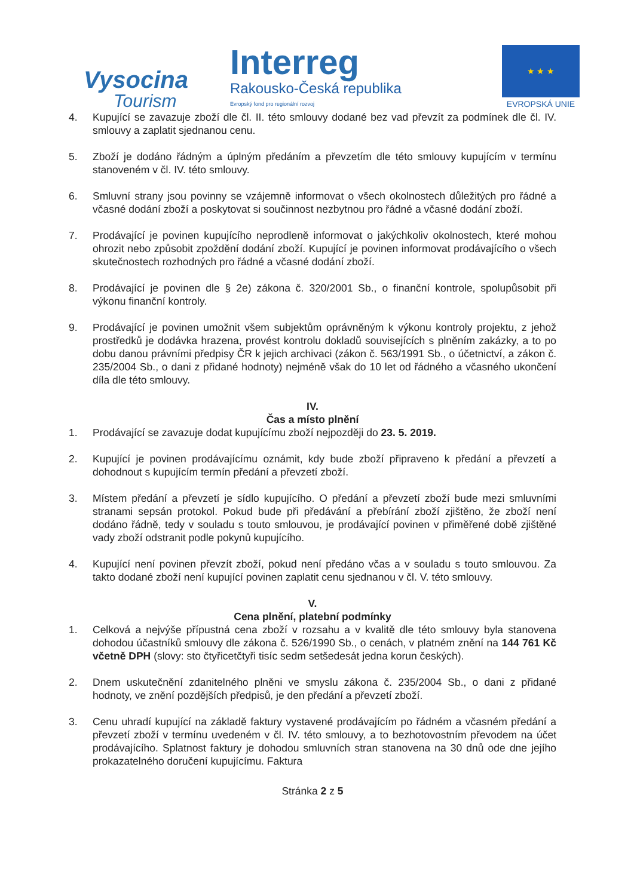Vysocina
Tourism
Interreg
Rakousko-Česká republika
Evropský fond pro regionální rozvoj
★ ★ ★
EVROPSKÁ UNIE
4. Kupující se zavazuje zboží dle čl. II. této smlouvy dodané bez vad převzít za podmínek dle čl. IV. smlouvy a zaplatit sjednanou cenu.
5. Zboží je dodáno řádným a úplným předáním a převzetím dle této smlouvy kupujícím v termínu stanoveném v čl. IV. této smlouvy.
6. Smluvní strany jsou povinny se vzájemně informovat o všech okolnostech důležitých pro řádné a včasné dodání zboží a poskytovat si součinnost nezbytnou pro řádné a včasné dodání zboží.
7. Prodávající je povinen kupujícího neprodleně informovat o jakýchkoliv okolnostech, které mohou ohrozit nebo způsobit zpoždění dodání zboží. Kupující je povinen informovat prodávajícího o všech skutečnostech rozhodných pro řádné a včasné dodání zboží.
8. Prodávající je povinen dle § 2e) zákona č. 320/2001 Sb., o finanční kontrole, spolupůsobit při výkonu finanční kontroly.
9. Prodávající je povinen umožnit všem subjektům oprávněným k výkonu kontroly projektu, z jehož prostředků je dodávka hrazena, provést kontrolu dokladů souvisejících s plněním zakázky, a to po dobu danou právními předpisy ČR k jejich archivaci (zákon č. 563/1991 Sb., o účetnictví, a zákon č. 235/2004 Sb., o dani z přidané hodnoty) nejméně však do 10 let od řádného a včasného ukončení díla dle této smlouvy.
IV.
Čas a místo plnění
1. Prodávající se zavazuje dodat kupujícímu zboží nejpozději do 23. 5. 2019.
2. Kupující je povinen prodávajícímu oznámit, kdy bude zboží připraveno k předání a převzetí a dohodnout s kupujícím termín předání a převzetí zboží.
3. Místem předání a převzetí je sídlo kupujícího. O předání a převzetí zboží bude mezi smluvními stranami sepsán protokol. Pokud bude při předávání a přebírání zboží zjištěno, že zboží není dodáno řádně, tedy v souladu s touto smlouvou, je prodávající povinen v přiměřené době zjištěné vady zboží odstranit podle pokynů kupujícího.
4. Kupující není povinen převzít zboží, pokud není předáno včas a v souladu s touto smlouvou. Za takto dodané zboží není kupující povinen zaplatit cenu sjednanou v čl. V. této smlouvy.
V.
Cena plnění, platební podmínky
1. Celková a nejvýše přípustná cena zboží v rozsahu a v kvalitě dle této smlouvy byla stanovena dohodou účastníků smlouvy dle zákona č. 526/1990 Sb., o cenách, v platném znění na 144 761 Kč včetně DPH (slovy: sto čtyřicetčtyři tisíc sedm setšedesát jedna korun českých).
2. Dnem uskutečnění zdanitelného plněni ve smyslu zákona č. 235/2004 Sb., o dani z přidané hodnoty, ve znění pozdějších předpisů, je den předání a převzetí zboží.
3. Cenu uhradí kupující na základě faktury vystavené prodávajícím po řádném a včasném předání a převzetí zboží v termínu uvedeném v čl. IV. této smlouvy, a to bezhotovostním převodem na účet prodávajícího. Splatnost faktury je dohodou smluvních stran stanovena na 30 dnů ode dne jejího prokazatelného doručení kupujícímu. Faktura
Stránka 2 z 5